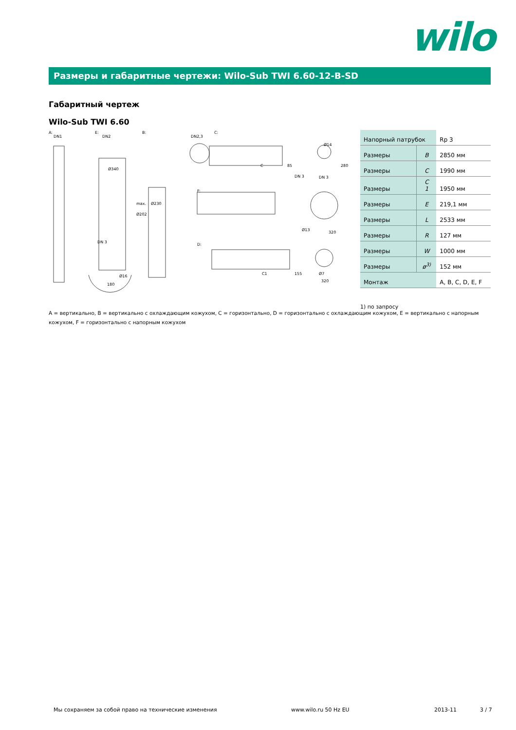wilo
Размеры и габаритные чертежи: Wilo-Sub TWI 6.60-12-B-SD
Габаритный чертеж
Wilo-Sub TWI 6.60
A:
E:
B:
C:
F:
D:
DN1
DN2
DN2,3
Ø340
max.
Ø230
Ø202
C
85
280
Ø14
C1
155
Ø7
320
DN 3
DN 3
Ø13
320
DN 3
180
Ø16
| Напорный патрубок | | Rp 3 |
| Размеры | B | 2850 мм |
| Размеры | C | 1990 мм |
| Размеры | C 1 | 1950 мм |
| Размеры | E | 219,1 мм |
| Размеры | L | 2533 мм |
| Размеры | R | 127 мм |
| Размеры | W | 1000 мм |
| Размеры | ø<sup>3)</sup> | 152 мм |
| Монтаж | | A, B, C, D, E, F |
1) по запросу
A = вертикально, B = вертикально с охлаждающим кожухом, C = горизонтально, D = горизонтально с охлаждающим кожухом, E = вертикально с напорным кожухом, F = горизонтально с напорным кожухом
Мы сохраняем за собой право на технические изменения
www.wilo.ru 50 Hz EU 2013-11 3 / 7